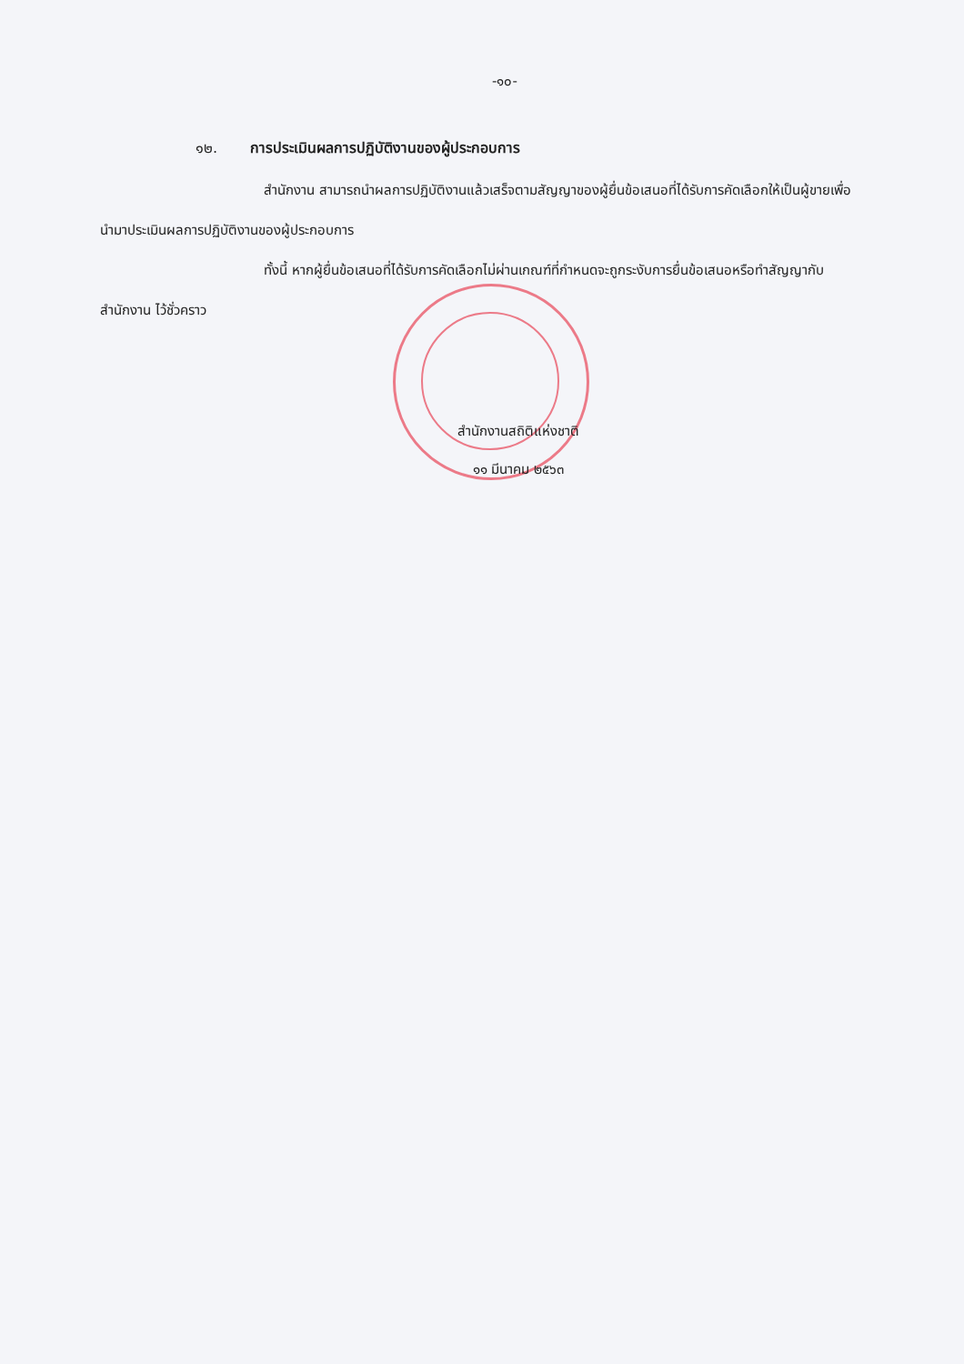-๑๐-
๑๒. การประเมินผลการปฏิบัติงานของผู้ประกอบการ
สำนักงาน สามารถนำผลการปฏิบัติงานแล้วเสร็จตามสัญญาของผู้ยื่นข้อเสนอที่ได้รับการคัดเลือกให้เป็นผู้ขายเพื่อนำมาประเมินผลการปฏิบัติงานของผู้ประกอบการ
ทั้งนี้ หากผู้ยื่นข้อเสนอที่ได้รับการคัดเลือกไม่ผ่านเกณฑ์ที่กำหนดจะถูกระงับการยื่นข้อเสนอหรือทำสัญญากับสำนักงาน ไว้ชั่วคราว
สำนักงานสถิติแห่งชาติ
๑๑ มีนาคม ๒๕๖๓